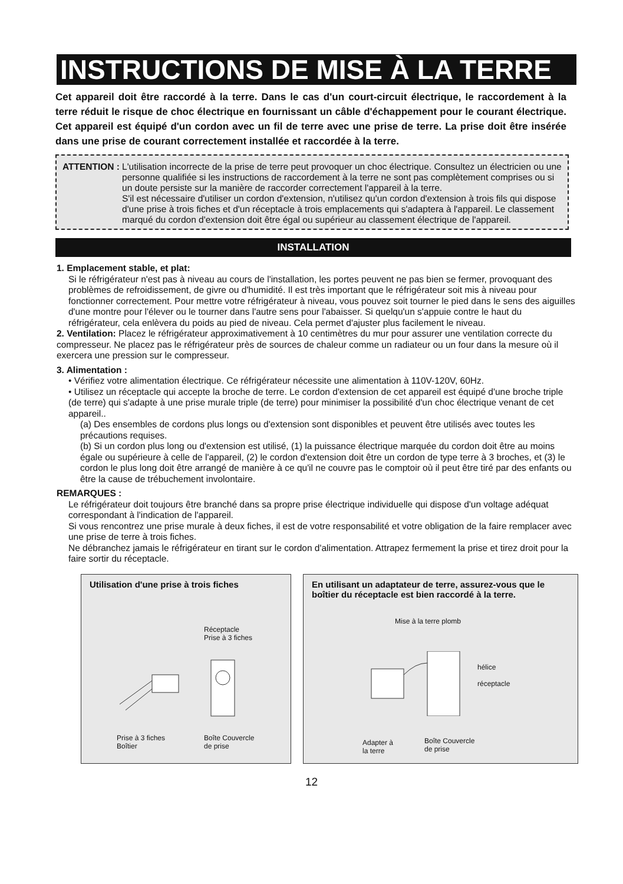INSTRUCTIONS DE MISE À LA TERRE
Cet appareil doit être raccordé à la terre. Dans le cas d'un court-circuit électrique, le raccordement à la terre réduit le risque de choc électrique en fournissant un câble d'échappement pour le courant électrique. Cet appareil est équipé d'un cordon avec un fil de terre avec une prise de terre. La prise doit être insérée dans une prise de courant correctement installée et raccordée à la terre.
ATTENTION : L'utilisation incorrecte de la prise de terre peut provoquer un choc électrique. Consultez un électricien ou une personne qualifiée si les instructions de raccordement à la terre ne sont pas complètement comprises ou si un doute persiste sur la manière de raccorder correctement l'appareil à la terre.
S'il est nécessaire d'utiliser un cordon d'extension, n'utilisez qu'un cordon d'extension à trois fils qui dispose d'une prise à trois fiches et d'un réceptacle à trois emplacements qui s'adaptera à l'appareil. Le classement marqué du cordon d'extension doit être égal ou supérieur au classement électrique de l'appareil.
INSTALLATION
1. Emplacement stable, et plat:
Si le réfrigérateur n'est pas à niveau au cours de l'installation, les portes peuvent ne pas bien se fermer, provoquant des problèmes de refroidissement, de givre ou d'humidité. Il est très important que le réfrigérateur soit mis à niveau pour fonctionner correctement. Pour mettre votre réfrigérateur à niveau, vous pouvez soit tourner le pied dans le sens des aiguilles d'une montre pour l'élever ou le tourner dans l'autre sens pour l'abaisser. Si quelqu'un s'appuie contre le haut du réfrigérateur, cela enlèvera du poids au pied de niveau. Cela permet d'ajuster plus facilement le niveau.
2. Ventilation: Placez le réfrigérateur approximativement à 10 centimètres du mur pour assurer une ventilation correcte du compresseur. Ne placez pas le réfrigérateur près de sources de chaleur comme un radiateur ou un four dans la mesure où il exercera une pression sur le compresseur.
3. Alimentation :
• Vérifiez votre alimentation électrique. Ce réfrigérateur nécessite une alimentation à 110V-120V, 60Hz.
• Utilisez un réceptacle qui accepte la broche de terre. Le cordon d'extension de cet appareil est équipé d'une broche triple (de terre) qui s'adapte à une prise murale triple (de terre) pour minimiser la possibilité d'un choc électrique venant de cet appareil..
(a) Des ensembles de cordons plus longs ou d'extension sont disponibles et peuvent être utilisés avec toutes les précautions requises.
(b) Si un cordon plus long ou d'extension est utilisé, (1) la puissance électrique marquée du cordon doit être au moins égale ou supérieure à celle de l'appareil, (2) le cordon d'extension doit être un cordon de type terre à 3 broches, et (3) le cordon le plus long doit être arrangé de manière à ce qu'il ne couvre pas le comptoir où il peut être tiré par des enfants ou être la cause de trébuchement involontaire.
REMARQUES :
Le réfrigérateur doit toujours être branché dans sa propre prise électrique individuelle qui dispose d'un voltage adéquat correspondant à l'indication de l'appareil.
Si vous rencontrez une prise murale à deux fiches, il est de votre responsabilité et votre obligation de la faire remplacer avec une prise de terre à trois fiches.
Ne débranchez jamais le réfrigérateur en tirant sur le cordon d'alimentation. Attrapez fermement la prise et tirez droit pour la faire sortir du réceptacle.
Utilisation d'une prise à trois fiches
Réceptacle
Prise à 3 fiches
Prise à 3 fiches
Boîtier
Boîte Couvercle
de prise
En utilisant un adaptateur de terre, assurez-vous que le boîtier du réceptacle est bien raccordé à la terre.
Mise à la terre plomb
hélice
réceptacle
Adapter à
la terre
Boîte Couvercle
de prise
12